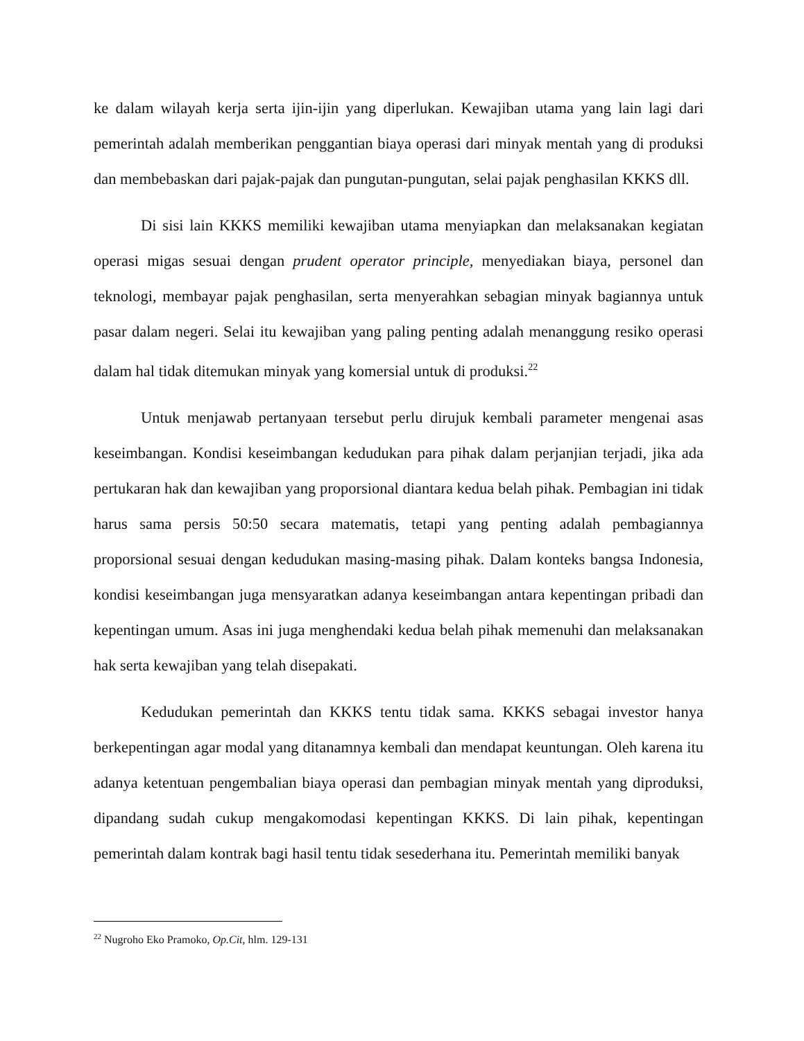ke dalam wilayah kerja serta ijin-ijin yang diperlukan. Kewajiban utama yang lain lagi dari pemerintah adalah memberikan penggantian biaya operasi dari minyak mentah yang di produksi dan membebaskan dari pajak-pajak dan pungutan-pungutan, selai pajak penghasilan KKKS dll.
Di sisi lain KKKS memiliki kewajiban utama menyiapkan dan melaksanakan kegiatan operasi migas sesuai dengan prudent operator principle, menyediakan biaya, personel dan teknologi, membayar pajak penghasilan, serta menyerahkan sebagian minyak bagiannya untuk pasar dalam negeri. Selai itu kewajiban yang paling penting adalah menanggung resiko operasi dalam hal tidak ditemukan minyak yang komersial untuk di produksi.<sup>22</sup>
Untuk menjawab pertanyaan tersebut perlu dirujuk kembali parameter mengenai asas keseimbangan. Kondisi keseimbangan kedudukan para pihak dalam perjanjian terjadi, jika ada pertukaran hak dan kewajiban yang proporsional diantara kedua belah pihak. Pembagian ini tidak harus sama persis 50:50 secara matematis, tetapi yang penting adalah pembagiannya proporsional sesuai dengan kedudukan masing-masing pihak. Dalam konteks bangsa Indonesia, kondisi keseimbangan juga mensyaratkan adanya keseimbangan antara kepentingan pribadi dan kepentingan umum. Asas ini juga menghendaki kedua belah pihak memenuhi dan melaksanakan hak serta kewajiban yang telah disepakati.
Kedudukan pemerintah dan KKKS tentu tidak sama. KKKS sebagai investor hanya berkepentingan agar modal yang ditanamnya kembali dan mendapat keuntungan. Oleh karena itu adanya ketentuan pengembalian biaya operasi dan pembagian minyak mentah yang diproduksi, dipandang sudah cukup mengakomodasi kepentingan KKKS. Di lain pihak, kepentingan pemerintah dalam kontrak bagi hasil tentu tidak sesederhana itu. Pemerintah memiliki banyak
<sup>22</sup> Nugroho Eko Pramoko, Op.Cit, hlm. 129-131